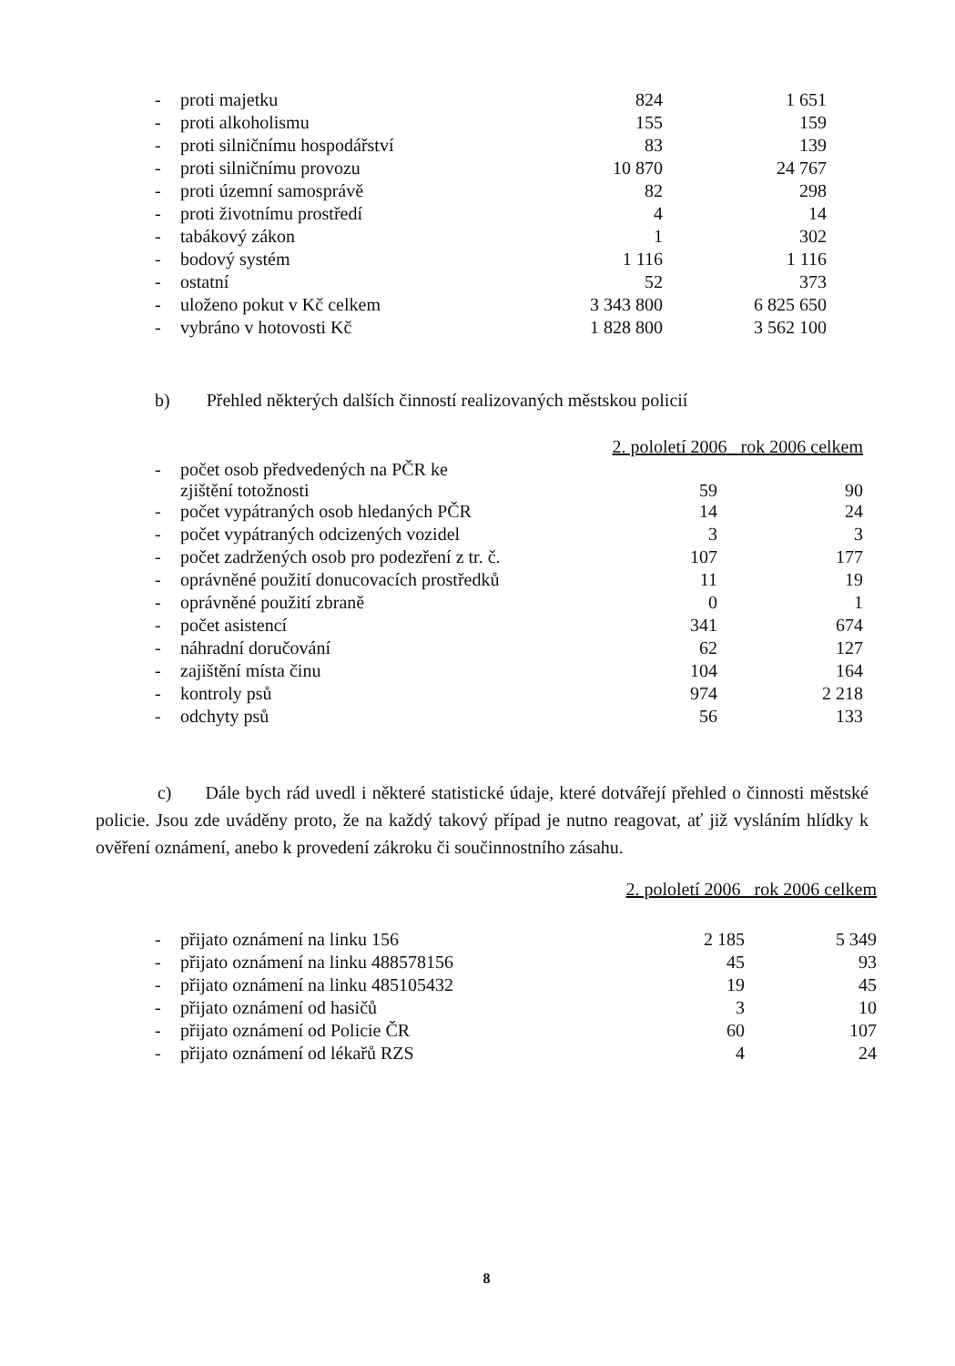| - | proti majetku | 824 | 1 651 |
| - | proti alkoholismu | 155 | 159 |
| - | proti silničnímu hospodářství | 83 | 139 |
| - | proti silničnímu provozu | 10 870 | 24 767 |
| - | proti územní samosprávě | 82 | 298 |
| - | proti životnímu prostředí | 4 | 14 |
| - | tabákový zákon | 1 | 302 |
| - | bodový systém | 1 116 | 1 116 |
| - | ostatní | 52 | 373 |
| - | uloženo pokut v Kč celkem | 3 343 800 | 6 825 650 |
| - | vybráno v hotovosti Kč | 1 828 800 | 3 562 100 |
b) Přehled některých dalších činností realizovaných městskou policií
| | | 2. pololetí 2006 rok 2006 celkem | |
| - | počet osob předvedených na PČR ke zjištění totožnosti | 59 | 90 |
| - | počet vypátraných osob hledaných PČR | 14 | 24 |
| - | počet vypátraných odcizených vozidel | 3 | 3 |
| - | počet zadržených osob pro podezření z tr. č. | 107 | 177 |
| - | oprávněné použití donucovacích prostředků | 11 | 19 |
| - | oprávněné použití zbraně | 0 | 1 |
| - | počet asistencí | 341 | 674 |
| - | náhradní doručování | 62 | 127 |
| - | zajištění místa činu | 104 | 164 |
| - | kontroly psů | 974 | 2 218 |
| - | odchyty psů | 56 | 133 |
c) Dále bych rád uvedl i některé statistické údaje, které dotvářejí přehled o činnosti městské policie. Jsou zde uváděny proto, že na každý takový případ je nutno reagovat, ať již vysláním hlídky k ověření oznámení, anebo k provedení zákroku či součinnostního zásahu.
| | | 2. pololetí 2006 rok 2006 celkem | |
| - | přijato oznámení na linku 156 | 2 185 | 5 349 |
| - | přijato oznámení na linku 488578156 | 45 | 93 |
| - | přijato oznámení na linku 485105432 | 19 | 45 |
| - | přijato oznámení od hasičů | 3 | 10 |
| - | přijato oznámení od Policie ČR | 60 | 107 |
| - | přijato oznámení od lékařů RZS | 4 | 24 |
8